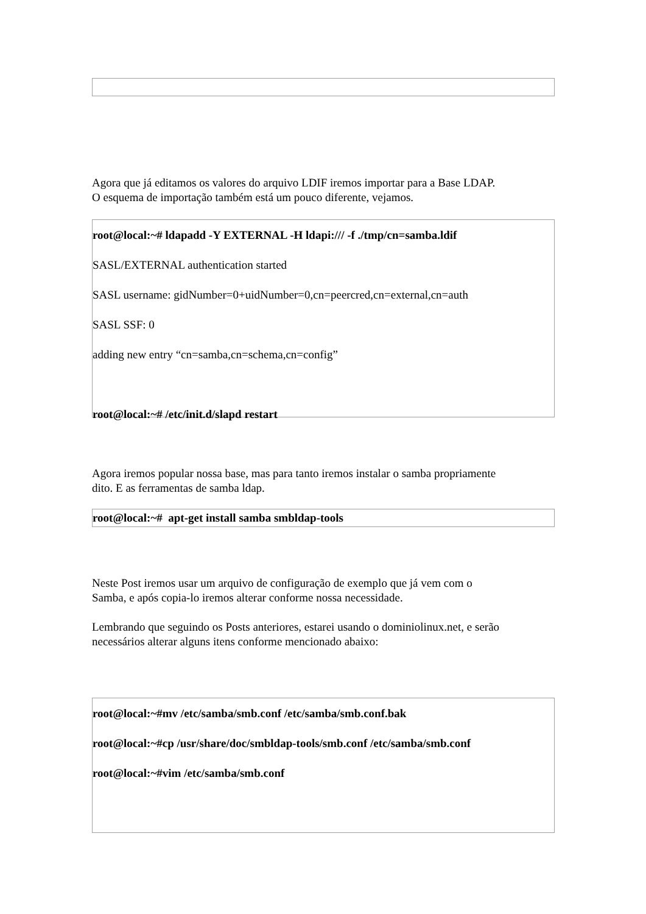Agora que já editamos os valores do arquivo LDIF iremos importar para a Base LDAP.
O esquema de importação também está um pouco diferente, vejamos.
root@local:~# ldapadd -Y EXTERNAL -H ldapi:/// -f ./tmp/cn=samba.ldif
SASL/EXTERNAL authentication started
SASL username: gidNumber=0+uidNumber=0,cn=peercred,cn=external,cn=auth
SASL SSF: 0
adding new entry “cn=samba,cn=schema,cn=config”
root@local:~# /etc/init.d/slapd restart
Agora iremos popular nossa base, mas para tanto iremos instalar o samba propriamente
dito. E as ferramentas de samba ldap.
root@local:~# apt-get install samba smbldap-tools
Neste Post iremos usar um arquivo de configuração de exemplo que já vem com o
Samba, e após copia-lo iremos alterar conforme nossa necessidade.
Lembrando que seguindo os Posts anteriores, estarei usando o dominiolinux.net, e serão
necessários alterar alguns itens conforme mencionado abaixo:
root@local:~#mv /etc/samba/smb.conf /etc/samba/smb.conf.bak
root@local:~#cp /usr/share/doc/smbldap-tools/smb.conf /etc/samba/smb.conf
root@local:~#vim /etc/samba/smb.conf